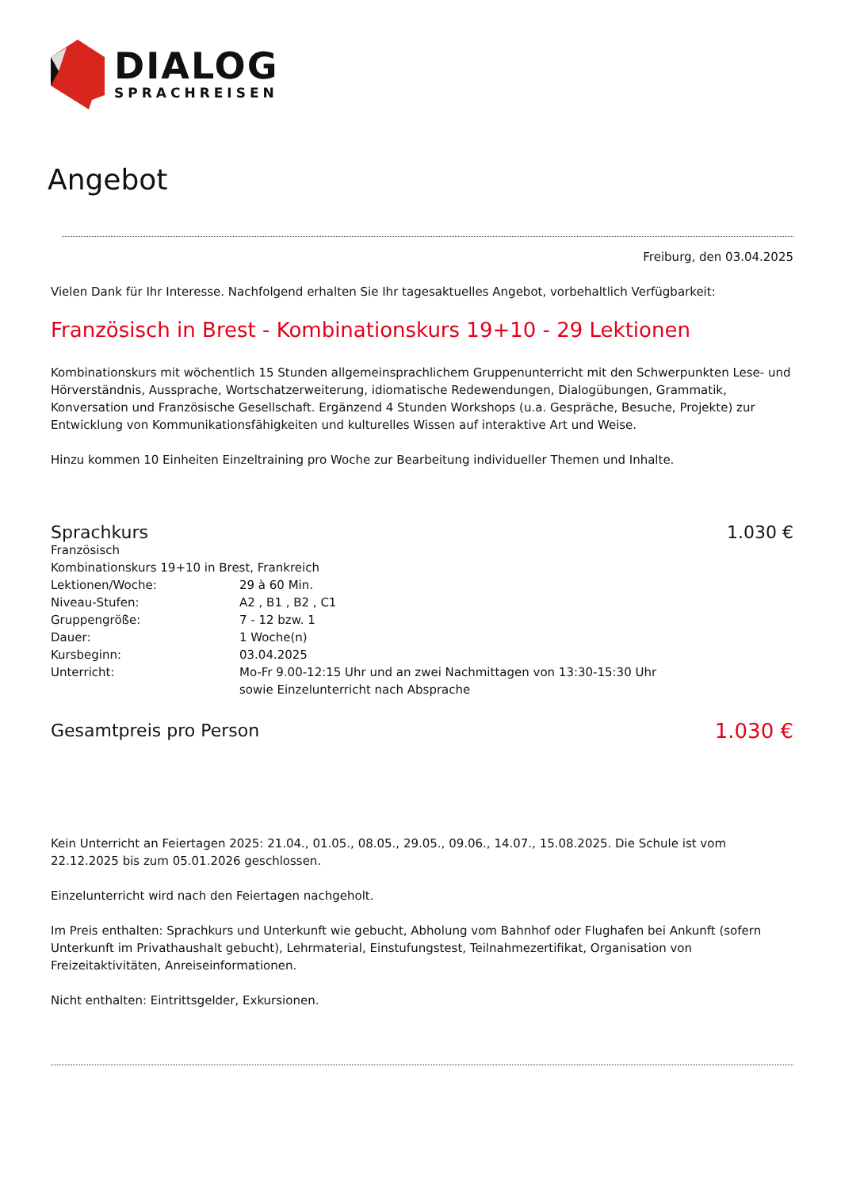DIALOG
SPRACHREISEN
Angebot
Freiburg, den 03.04.2025
Vielen Dank für Ihr Interesse. Nachfolgend erhalten Sie Ihr tagesaktuelles Angebot, vorbehaltlich Verfügbarkeit:
Französisch in Brest - Kombinationskurs 19+10 - 29 Lektionen
Kombinationskurs mit wöchentlich 15 Stunden allgemeinsprachlichem Gruppenunterricht mit den Schwerpunkten Lese- und Hörverständnis, Aussprache, Wortschatzerweiterung, idiomatische Redewendungen, Dialogübungen, Grammatik, Konversation und Französische Gesellschaft. Ergänzend 4 Stunden Workshops (u.a. Gespräche, Besuche, Projekte) zur Entwicklung von Kommunikationsfähigkeiten und kulturelles Wissen auf interaktive Art und Weise.
Hinzu kommen 10 Einheiten Einzeltraining pro Woche zur Bearbeitung individueller Themen und Inhalte.
Sprachkurs 1.030 €
Französisch
Kombinationskurs 19+10 in Brest, Frankreich
| Lektionen/Woche: | 29 à 60 Min. |
| Niveau-Stufen: | A2 , B1 , B2 , C1 |
| Gruppengröße: | 7 - 12 bzw. 1 |
| Dauer: | 1 Woche(n) |
| Kursbeginn: | 03.04.2025 |
| Unterricht: | Mo-Fr 9.00-12:15 Uhr und an zwei Nachmittagen von 13:30-15:30 Uhr sowie Einzelunterricht nach Absprache |
Gesamtpreis pro Person 1.030 €
Kein Unterricht an Feiertagen 2025: 21.04., 01.05., 08.05., 29.05., 09.06., 14.07., 15.08.2025. Die Schule ist vom 22.12.2025 bis zum 05.01.2026 geschlossen.
Einzelunterricht wird nach den Feiertagen nachgeholt.
Im Preis enthalten: Sprachkurs und Unterkunft wie gebucht, Abholung vom Bahnhof oder Flughafen bei Ankunft (sofern Unterkunft im Privathaushalt gebucht), Lehrmaterial, Einstufungstest, Teilnahmezertifikat, Organisation von Freizeitaktivitäten, Anreiseinformationen.
Nicht enthalten: Eintrittsgelder, Exkursionen.